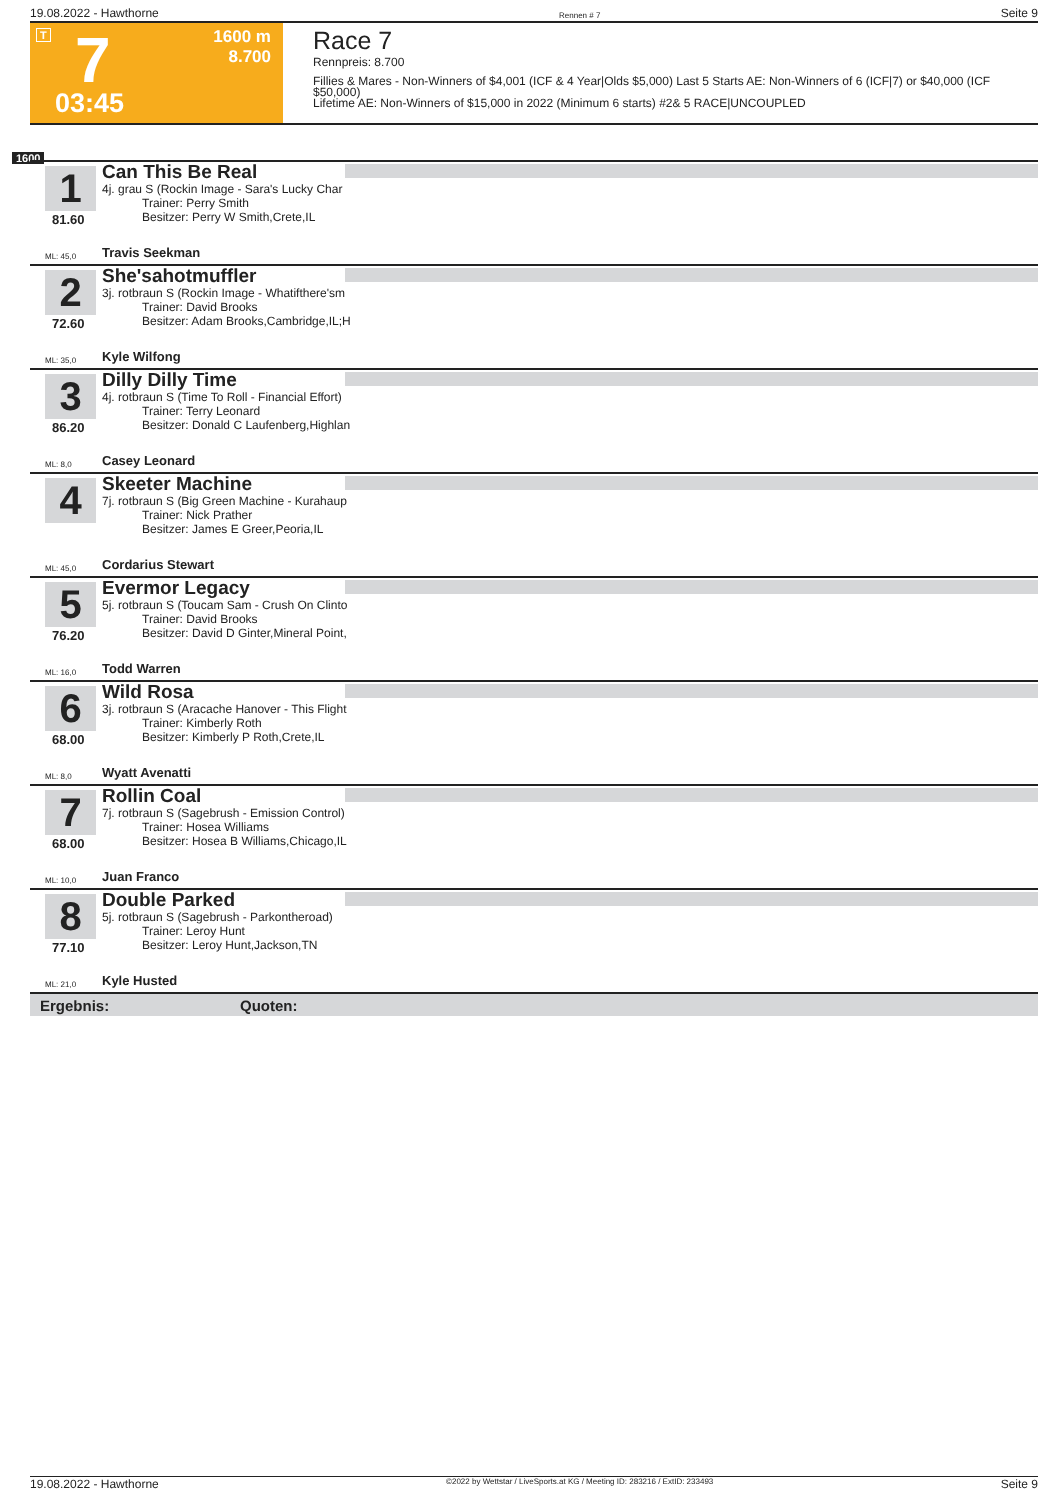19.08.2022 - Hawthorne Rennen # 7 Seite 9
T 7 1600 m
8.700
03:45
Race 7
Rennpreis: 8.700
Fillies & Mares - Non-Winners of $4,001 (ICF & 4 Year|Olds $5,000) Last 5 Starts AE: Non-Winners of 6 (ICF|7) or $40,000 (ICF $50,000)
Lifetime AE: Non-Winners of $15,000 in 2022 (Minimum 6 starts) #2& 5 RACE|UNCOUPLED
1600
1
81.60
Can This Be Real
4j. grau S (Rockin Image - Sara's Lucky Char
Trainer: Perry Smith
Besitzer: Perry W Smith,Crete,IL
ML: 45,0 Travis Seekman
2
72.60
She'sahotmuffler
3j. rotbraun S (Rockin Image - Whatifthere'sm
Trainer: David Brooks
Besitzer: Adam Brooks,Cambridge,IL;H
ML: 35,0 Kyle Wilfong
3
86.20
Dilly Dilly Time
4j. rotbraun S (Time To Roll - Financial Effort)
Trainer: Terry Leonard
Besitzer: Donald C Laufenberg,Highlan
ML: 8,0 Casey Leonard
4
Skeeter Machine
7j. rotbraun S (Big Green Machine - Kurahaup
Trainer: Nick Prather
Besitzer: James E Greer,Peoria,IL
ML: 45,0 Cordarius Stewart
5
76.20
Evermor Legacy
5j. rotbraun S (Toucam Sam - Crush On Clinto
Trainer: David Brooks
Besitzer: David D Ginter,Mineral Point,
ML: 16,0 Todd Warren
6
68.00
Wild Rosa
3j. rotbraun S (Aracache Hanover - This Flight
Trainer: Kimberly Roth
Besitzer: Kimberly P Roth,Crete,IL
ML: 8,0 Wyatt Avenatti
7
68.00
Rollin Coal
7j. rotbraun S (Sagebrush - Emission Control)
Trainer: Hosea Williams
Besitzer: Hosea B Williams,Chicago,IL
ML: 10,0 Juan Franco
8
77.10
Double Parked
5j. rotbraun S (Sagebrush - Parkontheroad)
Trainer: Leroy Hunt
Besitzer: Leroy Hunt,Jackson,TN
ML: 21,0 Kyle Husted
Ergebnis: Quoten:
19.08.2022 - Hawthorne ©2022 by Wettstar / LiveSports.at KG / Meeting ID: 283216 / ExtID: 233493 Seite 9